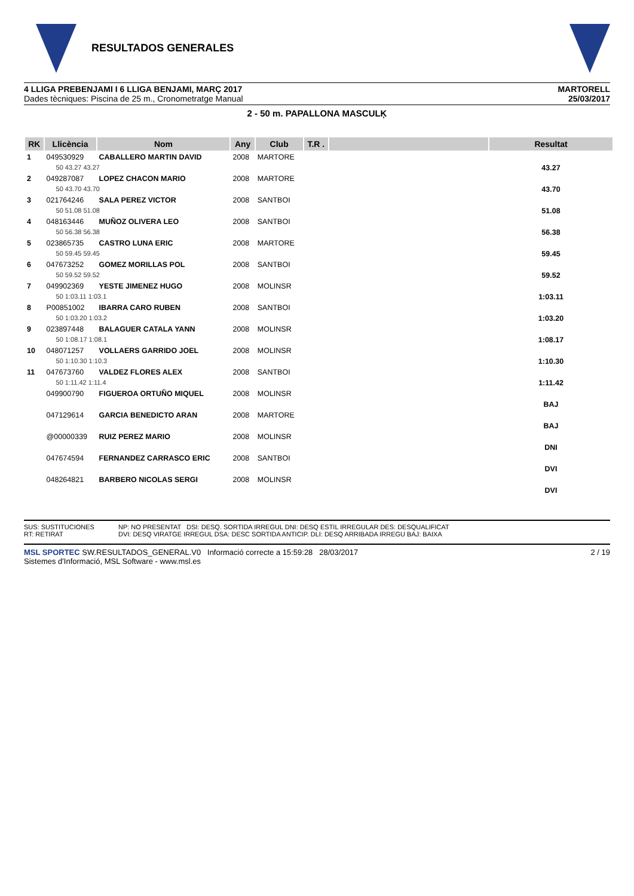RESULTADOS GENERALES
4 LLIGA PREBENJAMI I 6 LLIGA BENJAMI, MARÇ 2017
Dades tècniques: Piscina de 25 m., Cronometratge Manual
MARTORELL
25/03/2017
2 - 50 m. PAPALLONA MASCULĶ
| RK | Llicència | Nom | Any | Club | T.R . | | Resultat |
| --- | --- | --- | --- | --- | --- | --- | --- |
| 1 | 049530929 | CABALLERO MARTIN DAVID | 2008 | MARTORE | | | |
| | 50 43.27 43.27 | | | | | | 43.27 |
| 2 | 049287087 | LOPEZ CHACON MARIO | 2008 | MARTORE | | | |
| | 50 43.70 43.70 | | | | | | 43.70 |
| 3 | 021764246 | SALA PEREZ VICTOR | 2008 | SANTBOI | | | |
| | 50 51.08 51.08 | | | | | | 51.08 |
| 4 | 048163446 | MUÑOZ OLIVERA LEO | 2008 | SANTBOI | | | |
| | 50 56.38 56.38 | | | | | | 56.38 |
| 5 | 023865735 | CASTRO LUNA ERIC | 2008 | MARTORE | | | |
| | 50 59.45 59.45 | | | | | | 59.45 |
| 6 | 047673252 | GOMEZ MORILLAS POL | 2008 | SANTBOI | | | |
| | 50 59.52 59.52 | | | | | | 59.52 |
| 7 | 049902369 | YESTE JIMENEZ HUGO | 2008 | MOLINSR | | | |
| | 50 1:03.11 1:03.1 | | | | | | 1:03.11 |
| 8 | P00851002 | IBARRA CARO RUBEN | 2008 | SANTBOI | | | |
| | 50 1:03.20 1:03.2 | | | | | | 1:03.20 |
| 9 | 023897448 | BALAGUER CATALA YANN | 2008 | MOLINSR | | | |
| | 50 1:08.17 1:08.1 | | | | | | 1:08.17 |
| 10 | 048071257 | VOLLAERS GARRIDO JOEL | 2008 | MOLINSR | | | |
| | 50 1:10.30 1:10.3 | | | | | | 1:10.30 |
| 11 | 047673760 | VALDEZ FLORES ALEX | 2008 | SANTBOI | | | |
| | 50 1:11.42 1:11.4 | | | | | | 1:11.42 |
| | 049900790 | FIGUEROA ORTUÑO MIQUEL | 2008 | MOLINSR | | | |
| | | | | | | | BAJ |
| | 047129614 | GARCIA BENEDICTO ARAN | 2008 | MARTORE | | | |
| | | | | | | | BAJ |
| | @00000339 | RUIZ PEREZ MARIO | 2008 | MOLINSR | | | |
| | | | | | | | DNI |
| | 047674594 | FERNANDEZ CARRASCO ERIC | 2008 | SANTBOI | | | |
| | | | | | | | DVI |
| | 048264821 | BARBERO NICOLAS SERGI | 2008 | MOLINSR | | | |
| | | | | | | | DVI |
SUS: SUSTITUCIONES
RT: RETIRAT
NP: NO PRESENTAT DSI: DESQ. SORTIDA IRREGUL DNI: DESQ ESTIL IRREGULAR DES: DESQUALIFICAT
DVI: DESQ VIRATGE IRREGUL DSA: DESC SORTIDA ANTICIP. DLI: DESQ ARRIBADA IRREGU BAJ: BAIXA
MSL SPORTEC SW.RESULTADOS_GENERAL.V0 Informació correcte a 15:59:28 28/03/2017
Sistemes d'Informació, MSL Software - www.msl.es
2 / 19